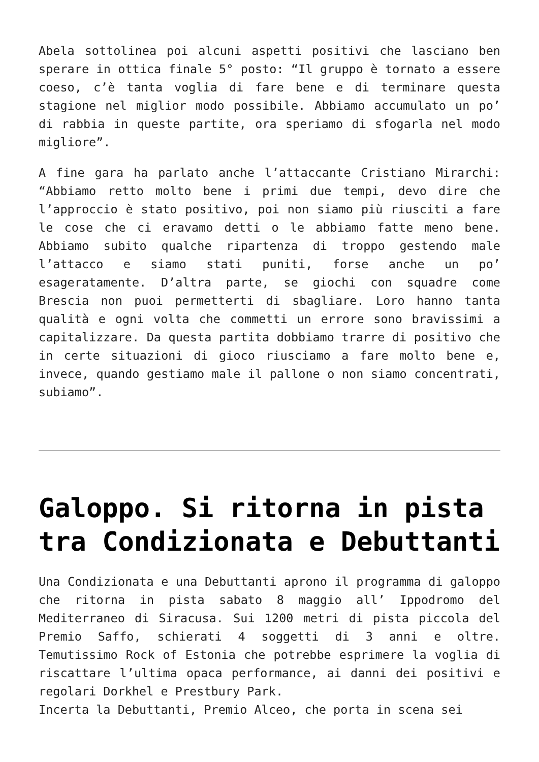Abela sottolinea poi alcuni aspetti positivi che lasciano ben sperare in ottica finale 5° posto: “Il gruppo è tornato a essere coeso, c’è tanta voglia di fare bene e di terminare questa stagione nel miglior modo possibile. Abbiamo accumulato un po’ di rabbia in queste partite, ora speriamo di sfogarla nel modo migliore”.
A fine gara ha parlato anche l’attaccante Cristiano Mirarchi: “Abbiamo retto molto bene i primi due tempi, devo dire che l’approccio è stato positivo, poi non siamo più riusciti a fare le cose che ci eravamo detti o le abbiamo fatte meno bene. Abbiamo subito qualche ripartenza di troppo gestendo male l’attacco e siamo stati puniti, forse anche un po’ esageratamente. D’altra parte, se giochi con squadre come Brescia non puoi permetterti di sbagliare. Loro hanno tanta qualità e ogni volta che commetti un errore sono bravissimi a capitalizzare. Da questa partita dobbiamo trarre di positivo che in certe situazioni di gioco riusciamo a fare molto bene e, invece, quando gestiamo male il pallone o non siamo concentrati, subiamo”.
Galoppo. Si ritorna in pista tra Condizionata e Debuttanti
Una Condizionata e una Debuttanti aprono il programma di galoppo che ritorna in pista sabato 8 maggio all’ Ippodromo del Mediterraneo di Siracusa. Sui 1200 metri di pista piccola del Premio Saffo, schierati 4 soggetti di 3 anni e oltre. Temutissimo Rock of Estonia che potrebbe esprimere la voglia di riscattare l’ultima opaca performance, ai danni dei positivi e regolari Dorkhel e Prestbury Park.
Incerta la Debuttanti, Premio Alceo, che porta in scena sei